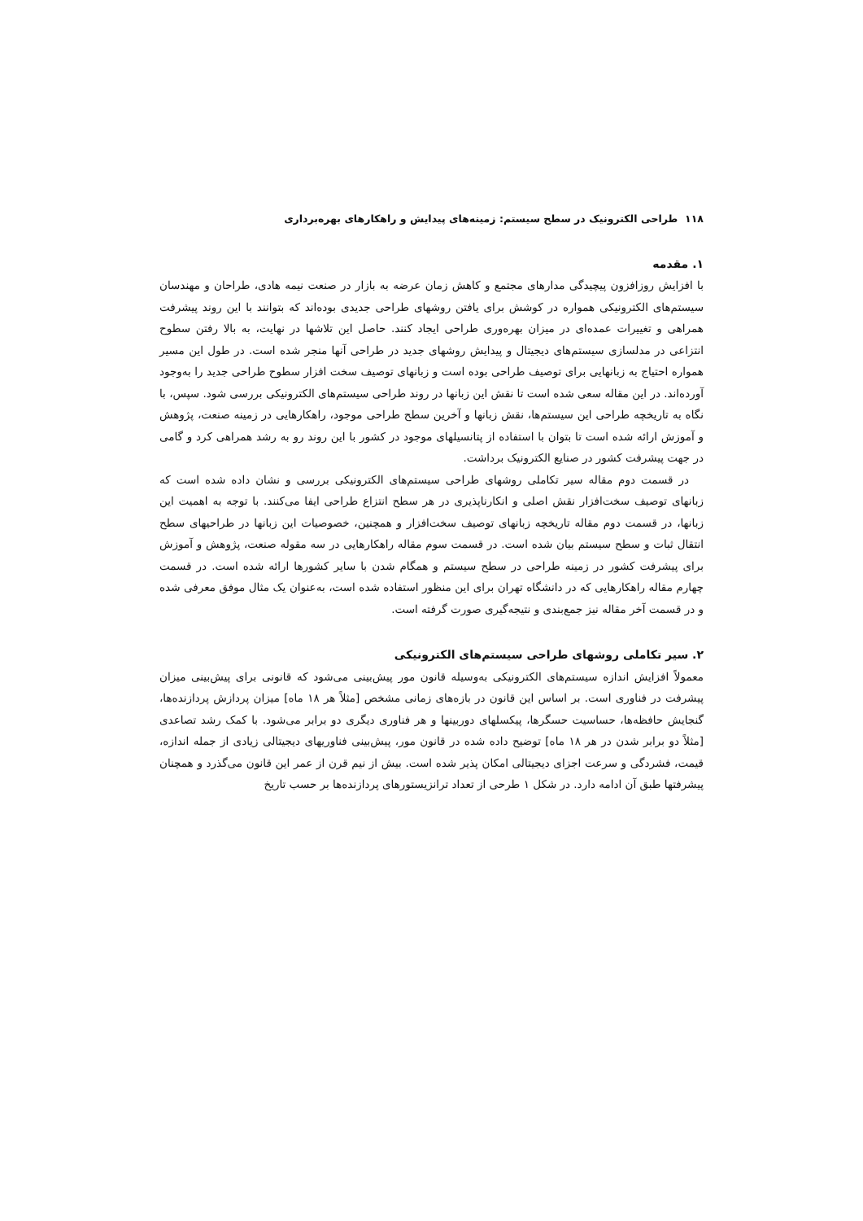۱۱۸ طراحی الکترونیک در سطح سیستم: زمینه‌های پیدایش و راهکارهای بهره‌برداری
۱. مقدمه
با افزایش روزافزون پیچیدگی مدارهای مجتمع و کاهش زمان عرضه به بازار در صنعت نیمه هادی، طراحان و مهندسان سیستم‌های الکترونیکی همواره در کوشش برای یافتن روشهای طراحی جدیدی بوده‌اند که بتوانند با این روند پیشرفت همراهی و تغییرات عمده‌ای در میزان بهره‌وری طراحی ایجاد کنند. حاصل این تلاشها در نهایت، به بالا رفتن سطوح انتزاعی در مدلسازی سیستم‌های دیجیتال و پیدایش روشهای جدید در طراحی آنها منجر شده است. در طول این مسیر همواره احتیاج به زبانهایی برای توصیف طراحی بوده است و زبانهای توصیف سخت افزار سطوح طراحی جدید را به‌وجود آورده‌اند. در این مقاله سعی شده است تا نقش این زبانها در روند طراحی سیستم‌های الکترونیکی بررسی شود. سپس، با نگاه به تاریخچه طراحی این سیستم‌ها، نقش زبانها و آخرین سطح طراحی موجود، راهکارهایی در زمینه صنعت، پژوهش و آموزش ارائه شده است تا بتوان با استفاده از پتانسیلهای موجود در کشور با این روند رو به رشد همراهی کرد و گامی در جهت پیشرفت کشور در صنایع الکترونیک برداشت.
در قسمت دوم مقاله سیر تکاملی روشهای طراحی سیستم‌های الکترونیکی بررسی و نشان داده شده است که زبانهای توصیف سخت‌افزار نقش اصلی و انکارناپذیری در هر سطح انتزاع طراحی ایفا می‌کنند. با توجه به اهمیت این زبانها، در قسمت دوم مقاله تاریخچه زبانهای توصیف سخت‌افزار و همچنین، خصوصیات این زبانها در طراحیهای سطح انتقال ثبات و سطح سیستم بیان شده است. در قسمت سوم مقاله راهکارهایی در سه مقوله صنعت، پژوهش و آموزش برای پیشرفت کشور در زمینه طراحی در سطح سیستم و همگام شدن با سایر کشورها ارائه شده است. در قسمت چهارم مقاله راهکارهایی که در دانشگاه تهران برای این منظور استفاده شده است، به‌عنوان یک مثال موفق معرفی شده و در قسمت آخر مقاله نیز جمع‌بندی و نتیجه‌گیری صورت گرفته است.
۲. سیر تکاملی روشهای طراحی سیستم‌های الکترونیکی
معمولاً افزایش اندازه سیستم‌های الکترونیکی به‌وسیله قانون مور پیش‌بینی می‌شود که قانونی برای پیش‌بینی میزان پیشرفت در فناوری است. بر اساس این قانون در بازه‌های زمانی مشخص [مثلاً هر ۱۸ ماه] میزان پردازش پردازنده‌ها، گنجایش حافظه‌ها، حساسیت حسگرها، پیکسلهای دوربینها و هر فناوری دیگری دو برابر می‌شود. با کمک رشد تصاعدی [مثلاً دو برابر شدن در هر ۱۸ ماه] توضیح داده شده در قانون مور، پیش‌بینی فناوریهای دیجیتالی زیادی از جمله اندازه، قیمت، فشردگی و سرعت اجزای دیجیتالی امکان پذیر شده است. بیش از نیم قرن از عمر این قانون می‌گذرد و همچنان پیشرفتها طبق آن ادامه دارد. در شکل ۱ طرحی از تعداد ترانزیستورهای پردازنده‌ها بر حسب تاریخ